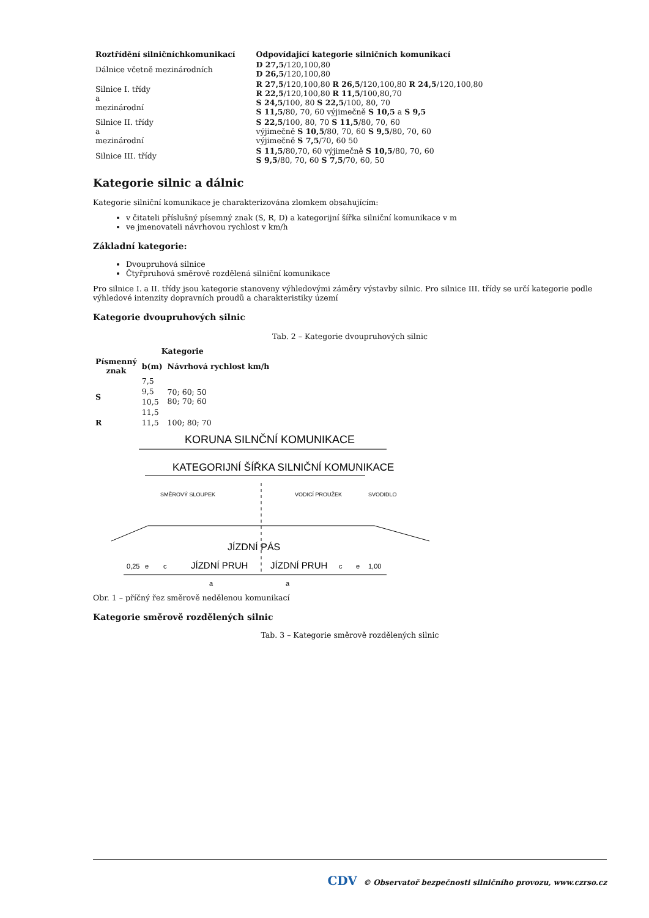| Roztřídění silničníchkomunikací | Odpovídající kategorie silničních komunikací |
| --- | --- |
| Dálnice včetně mezinárodních | D 27,5 /120,100,80 D 26,5 /120,100,80 |
| Silnice I. třídy a mezinárodní | R 27,5 /120,100,80 R 26,5 /120,100,80 R 24,5 /120,100,80 R 22,5 /120,100,80 R 11,5 /100,80,70 S 24,5 /100, 80 S 22,5 /100, 80, 70 S 11,5 /80, 70, 60 výjimečně S 10,5 a S 9,5 |
| Silnice II. třídy a mezinárodní | S 22,5 /100, 80, 70 S 11,5 /80, 70, 60 výjimečně S 10,5 /80, 70, 60 S 9,5 /80, 70, 60 výjimečně S 7,5 /70, 60 50 |
| Silnice III. třídy | S 11,5 /80,70, 60 výjimečně S 10,5 /80, 70, 60 S 9,5 /80, 70, 60 S 7,5 /70, 60, 50 |
Kategorie silnic a dálnic
Kategorie silniční komunikace je charakterizována zlomkem obsahujícím:
v čitateli příslušný písemný znak (S, R, D) a kategorijní šířka silniční komunikace v m
ve jmenovateli návrhovou rychlost v km/h
Základní kategorie:
Dvoupruhová silnice
Čtyřpruhová směrově rozdělená silniční komunikace
Pro silnice I. a II. třídy jsou kategorie stanoveny výhledovými záměry výstavby silnic. Pro silnice III. třídy se určí kategorie podle výhledové intenzity dopravních proudů a charakteristiky území
Kategorie dvoupruhových silnic
Tab. 2 – Kategorie dvoupruhových silnic
| Kategorie | | |
| --- | --- | --- |
| Písmenný znak | b(m) | Návrhová rychlost km/h |
| S | 7,5 | 70; 60; 50 80; 70; 60 |
| | 9,5 | |
| | 10,5 | |
| | 11,5 | |
| R | 11,5 | 100; 80; 70 |
KORUNA SILNČNÍ KOMUNIKACE
KATEGORIJNÍ ŠÍŘKA SILNIČNÍ KOMUNIKACE
SMĚROVÝ SLOUPEK
VODICÍ PROUŽEK
SVODIDLO
JÍZDNÍ PÁS
JÍZDNÍ PRUH
JÍZDNÍ PRUH
0,25
e
c
c
e
1,00
a
a
Obr. 1 – příčný řez směrově nedělenou komunikací
Kategorie směrově rozdělených silnic
Tab. 3 – Kategorie směrově rozdělených silnic
CDV © Observatoř bezpečnosti silničního provozu, www.czrso.cz